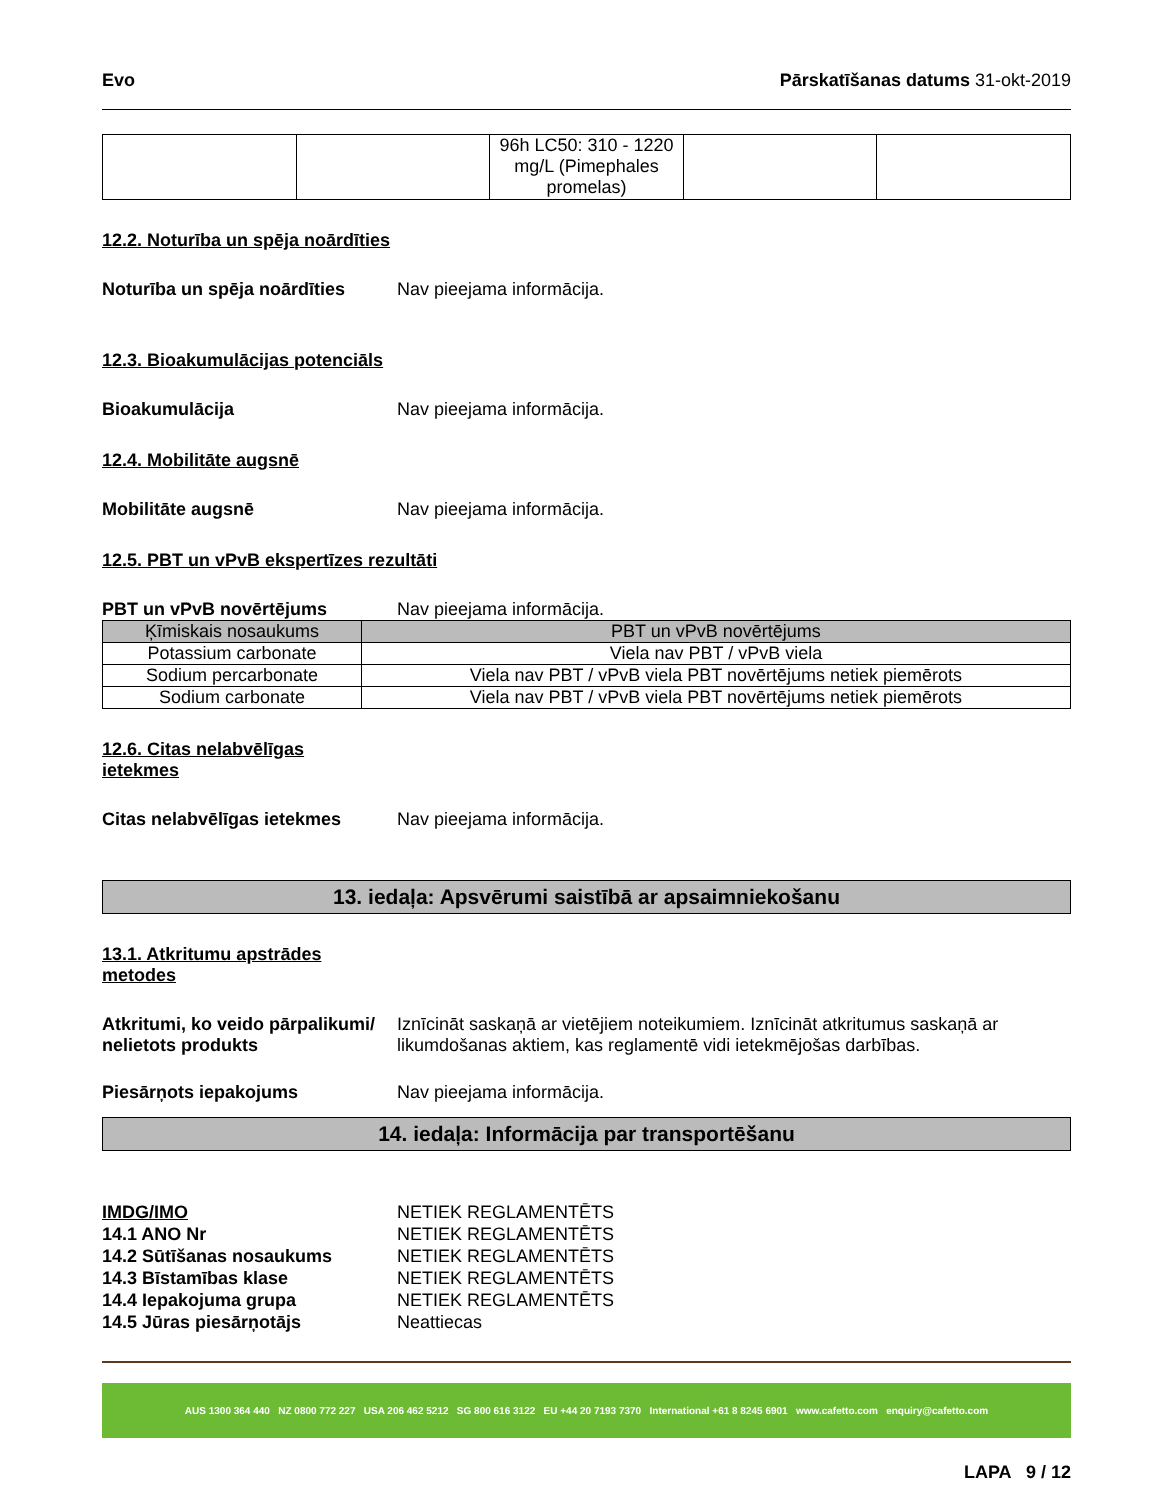Evo Pārskatīšanas datums 31-okt-2019
| | | 96h LC50: 310 - 1220 mg/L (Pimephales promelas) | | |
12.2. Noturība un spēja noārdīties
Noturība un spēja noārdīties Nav pieejama informācija.
12.3. Bioakumulācijas potenciāls
Bioakumulācija Nav pieejama informācija.
12.4. Mobilitāte augsnē
Mobilitāte augsnē Nav pieejama informācija.
12.5. PBT un vPvB ekspertīzes rezultāti
PBT un vPvB novērtējums Nav pieejama informācija.
| Ķīmiskais nosaukums | PBT un vPvB novērtējums |
| --- | --- |
| Potassium carbonate | Viela nav PBT / vPvB viela |
| Sodium percarbonate | Viela nav PBT / vPvB viela PBT novērtējums netiek piemērots |
| Sodium carbonate | Viela nav PBT / vPvB viela PBT novērtējums netiek piemērots |
12.6. Citas nelabvēlīgas
ietekmes
Citas nelabvēlīgas ietekmes Nav pieejama informācija.
13. iedaļa: Apsvērumi saistībā ar apsaimniekošanu
13.1. Atkritumu apstrādes
metodes
Atkritumi, ko veido pārpalikumi/ nelietots produkts Iznīcināt saskaņā ar vietējiem noteikumiem. Iznīcināt atkritumus saskaņā ar likumdošanas aktiem, kas reglamentē vidi ietekmējošas darbības.
Piesārņots iepakojums Nav pieejama informācija.
14. iedaļa: Informācija par transportēšanu
IMDG/IMO NETIEK REGLAMENTĒTS
14.1 ANO Nr NETIEK REGLAMENTĒTS
14.2 Sūtīšanas nosaukums NETIEK REGLAMENTĒTS
14.3 Bīstamības klase NETIEK REGLAMENTĒTS
14.4 Iepakojuma grupa NETIEK REGLAMENTĒTS
14.5 Jūras piesārņotājs Neattiecas
AUS 1300 364 440 NZ 0800 772 227 USA 206 462 5212 SG 800 616 3122 EU +44 20 7193 7370 International +61 8 8245 6901 www.cafetto.com enquiry@cafetto.com
LAPA 9 / 12